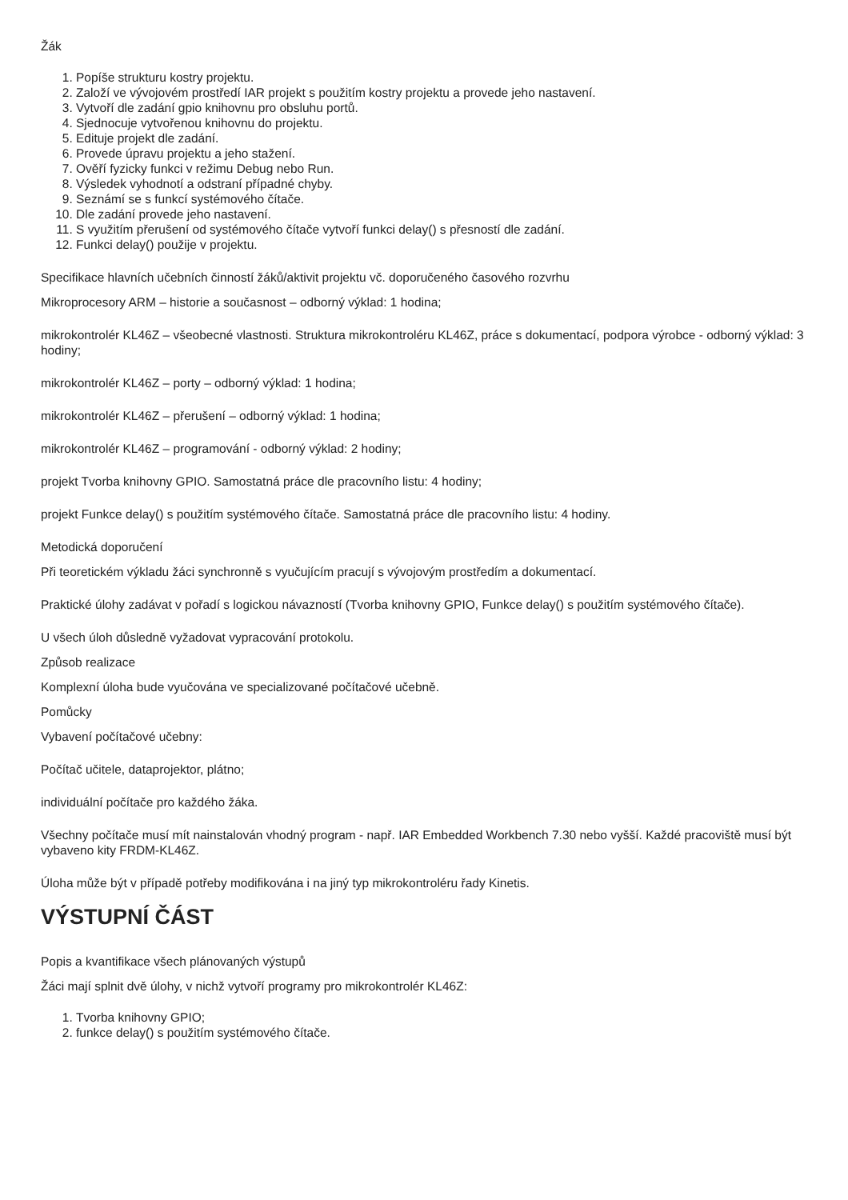Žák
1. Popíše strukturu kostry projektu.
2. Založí ve vývojovém prostředí IAR projekt s použitím kostry projektu a provede jeho nastavení.
3. Vytvoří dle zadání gpio knihovnu pro obsluhu portů.
4. Sjednocuje vytvořenou knihovnu do projektu.
5. Edituje projekt dle zadání.
6. Provede úpravu projektu a jeho stažení.
7. Ověří fyzicky funkci v režimu Debug nebo Run.
8. Výsledek vyhodnotí a odstraní případné chyby.
9. Seznámí se s funkcí systémového čítače.
10. Dle zadání provede jeho nastavení.
11. S využitím přerušení od systémového čítače vytvoří funkci delay() s přesností dle zadání.
12. Funkci delay() použije v projektu.
Specifikace hlavních učebních činností žáků/aktivit projektu vč. doporučeného časového rozvrhu
Mikroprocesory ARM – historie a současnost – odborný výklad: 1 hodina;
mikrokontrolér KL46Z – všeobecné vlastnosti. Struktura mikrokontroléru KL46Z, práce s dokumentací, podpora výrobce - odborný výklad: 3 hodiny;
mikrokontrolér KL46Z – porty – odborný výklad: 1 hodina;
mikrokontrolér KL46Z – přerušení – odborný výklad: 1 hodina;
mikrokontrolér KL46Z – programování - odborný výklad: 2 hodiny;
projekt Tvorba knihovny GPIO. Samostatná práce dle pracovního listu: 4 hodiny;
projekt Funkce delay() s použitím systémového čítače. Samostatná práce dle pracovního listu: 4 hodiny.
Metodická doporučení
Při teoretickém výkladu žáci synchronně s vyučujícím pracují s vývojovým prostředím a dokumentací.
Praktické úlohy zadávat v pořadí s logickou návazností (Tvorba knihovny GPIO, Funkce delay() s použitím systémového čítače).
U všech úloh důsledně vyžadovat vypracování protokolu.
Způsob realizace
Komplexní úloha bude vyučována ve specializované počítačové učebně.
Pomůcky
Vybavení počítačové učebny:
Počítač učitele, dataprojektor, plátno;
individuální počítače pro každého žáka.
Všechny počítače musí mít nainstalován vhodný program - např. IAR Embedded Workbench 7.30 nebo vyšší. Každé pracoviště musí být vybaveno kity FRDM-KL46Z.
Úloha může být v případě potřeby modifikována i na jiný typ mikrokontroléru řady Kinetis.
VÝSTUPNÍ ČÁST
Popis a kvantifikace všech plánovaných výstupů
Žáci mají splnit dvě úlohy, v nichž vytvoří programy pro mikrokontrolér KL46Z:
1. Tvorba knihovny GPIO;
2. funkce delay() s použitím systémového čítače.